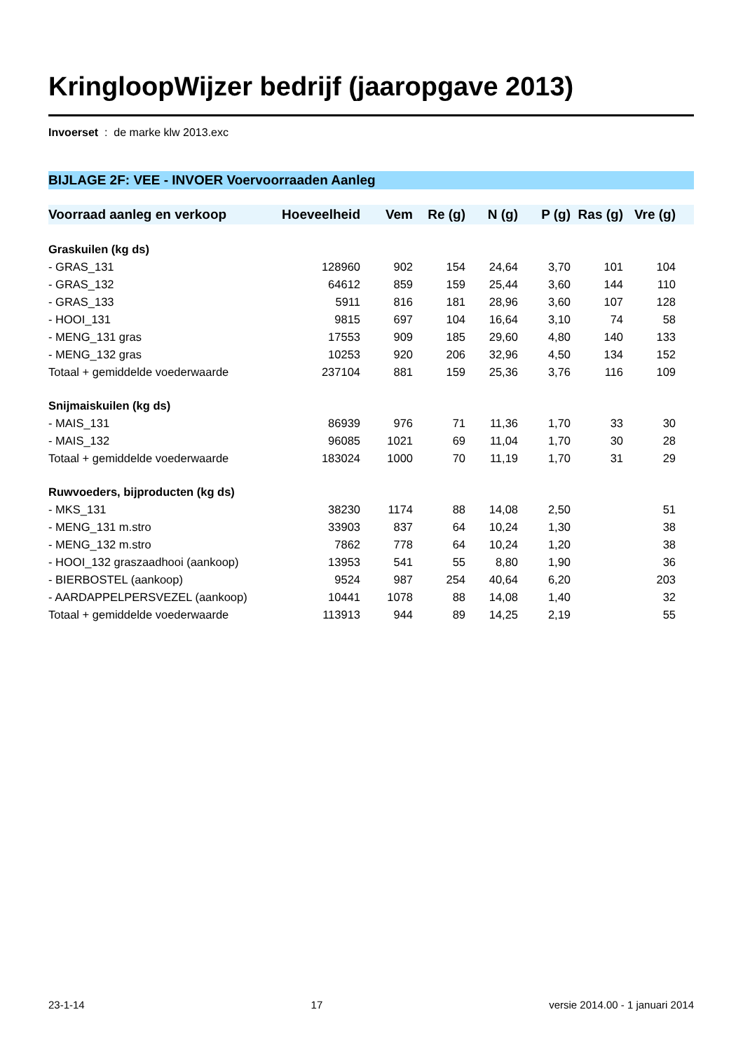KringloopWijzer bedrijf (jaaropgave 2013)
Invoerset : de marke klw 2013.exc
BIJLAGE 2F: VEE - INVOER Voervoorraaden Aanleg
| Voorraad aanleg en verkoop | Hoeveelheid | Vem | Re (g) | N (g) | P (g) | Ras (g) | Vre (g) | |
| --- | --- | --- | --- | --- | --- | --- | --- | --- |
| Graskuilen (kg ds) | | | | | | | | |
| - GRAS_131 | 128960 | 902 | 154 | 24,64 | 3,70 | 101 | 104 | |
| - GRAS_132 | 64612 | 859 | 159 | 25,44 | 3,60 | 144 | 110 | |
| - GRAS_133 | 5911 | 816 | 181 | 28,96 | 3,60 | 107 | 128 | |
| - HOOI_131 | 9815 | 697 | 104 | 16,64 | 3,10 | 74 | 58 | |
| - MENG_131 gras | 17553 | 909 | 185 | 29,60 | 4,80 | 140 | 133 | |
| - MENG_132 gras | 10253 | 920 | 206 | 32,96 | 4,50 | 134 | 152 | |
| Totaal + gemiddelde voederwaarde | 237104 | 881 | 159 | 25,36 | 3,76 | 116 | 109 | |
| Snijmaiskuilen (kg ds) | | | | | | | | |
| - MAIS_131 | 86939 | 976 | 71 | 11,36 | 1,70 | 33 | 30 | |
| - MAIS_132 | 96085 | 1021 | 69 | 11,04 | 1,70 | 30 | 28 | |
| Totaal + gemiddelde voederwaarde | 183024 | 1000 | 70 | 11,19 | 1,70 | 31 | 29 | |
| Ruwvoeders, bijproducten (kg ds) | | | | | | | | |
| - MKS_131 | 38230 | 1174 | 88 | 14,08 | 2,50 | | 51 | |
| - MENG_131 m.stro | 33903 | 837 | 64 | 10,24 | 1,30 | | 38 | |
| - MENG_132 m.stro | 7862 | 778 | 64 | 10,24 | 1,20 | | 38 | |
| - HOOI_132 graszaadhooi (aankoop) | 13953 | 541 | 55 | 8,80 | 1,90 | | 36 | |
| - BIERBOSTEL (aankoop) | 9524 | 987 | 254 | 40,64 | 6,20 | | 203 | |
| - AARDAPPELPERSVEZEL (aankoop) | 10441 | 1078 | 88 | 14,08 | 1,40 | | 32 | |
| Totaal + gemiddelde voederwaarde | 113913 | 944 | 89 | 14,25 | 2,19 | | 55 | |
23-1-14 17 versie 2014.00 - 1 januari 2014